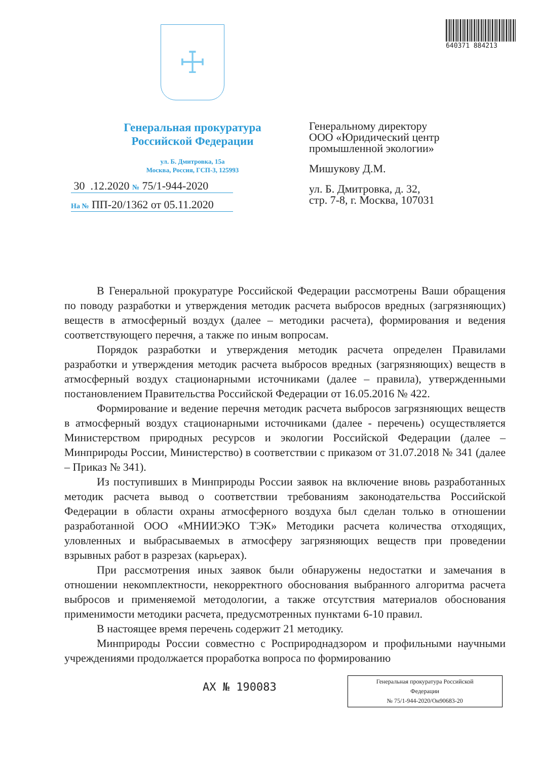640371 884213
☩
Генеральная прокуратура
Российской Федерации
ул. Б. Дмитровка, 15а
Москва, Россия, ГСП-3, 125993
30 .12.2020 № 75/1-944-2020
На № ПП-20/1362 от 05.11.2020
Генеральному директору
ООО «Юридический центр
промышленной экологии»
Мишукову Д.М.
ул. Б. Дмитровка, д. 32,
стр. 7-8, г. Москва, 107031
В Генеральной прокуратуре Российской Федерации рассмотрены Ваши обращения по поводу разработки и утверждения методик расчета выбросов вредных (загрязняющих) веществ в атмосферный воздух (далее – методики расчета), формирования и ведения соответствующего перечня, а также по иным вопросам.
Порядок разработки и утверждения методик расчета определен Правилами разработки и утверждения методик расчета выбросов вредных (загрязняющих) веществ в атмосферный воздух стационарными источниками (далее – правила), утвержденными постановлением Правительства Российской Федерации от 16.05.2016 № 422.
Формирование и ведение перечня методик расчета выбросов загрязняющих веществ в атмосферный воздух стационарными источниками (далее - перечень) осуществляется Министерством природных ресурсов и экологии Российской Федерации (далее – Минприроды России, Министерство) в соответствии с приказом от 31.07.2018 № 341 (далее – Приказ № 341).
Из поступивших в Минприроды России заявок на включение вновь разработанных методик расчета вывод о соответствии требованиям законодательства Российской Федерации в области охраны атмосферного воздуха был сделан только в отношении разработанной ООО «МНИИЭКО ТЭК» Методики расчета количества отходящих, уловленных и выбрасываемых в атмосферу загрязняющих веществ при проведении взрывных работ в разрезах (карьерах).
При рассмотрения иных заявок были обнаружены недостатки и замечания в отношении некомплектности, некорректного обоснования выбранного алгоритма расчета выбросов и применяемой методологии, а также отсутствия материалов обоснования применимости методики расчета, предусмотренных пунктами 6-10 правил.
В настоящее время перечень содержит 21 методику.
Минприроды России совместно с Росприроднадзором и профильными научными учреждениями продолжается проработка вопроса по формированию
АХ № 190083
Генеральная прокуратура Российской
Федерации
№ 75/1-944-2020/Он90683-20